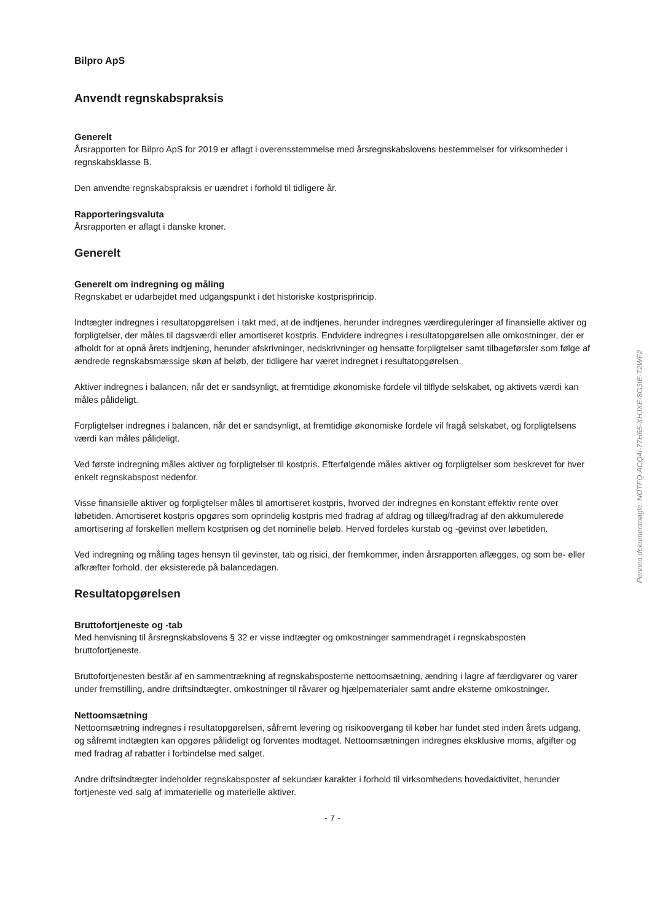Bilpro ApS
Anvendt regnskabspraksis
Generelt
Årsrapporten for Bilpro ApS for 2019 er aflagt i overensstemmelse med årsregnskabslovens bestemmelser for virksomheder i regnskabsklasse B.
Den anvendte regnskabspraksis er uændret i forhold til tidligere år.
Rapporteringsvaluta
Årsrapporten er aflagt i danske kroner.
Generelt
Generelt om indregning og måling
Regnskabet er udarbejdet med udgangspunkt i det historiske kostprisprincip.
Indtægter indregnes i resultatopgørelsen i takt med, at de indtjenes, herunder indregnes værdireguleringer af finansielle aktiver og forpligtelser, der måles til dagsværdi eller amortiseret kostpris. Endvidere indregnes i resultatopgørelsen alle omkostninger, der er afholdt for at opnå årets indtjening, herunder afskrivninger, nedskrivninger og hensatte forpligtelser samt tilbageførsler som følge af ændrede regnskabsmæssige skøn af beløb, der tidligere har været indregnet i resultatopgørelsen.
Aktiver indregnes i balancen, når det er sandsynligt, at fremtidige økonomiske fordele vil tilflyde selskabet, og aktivets værdi kan måles pålideligt.
Forpligtelser indregnes i balancen, når det er sandsynligt, at fremtidige økonomiske fordele vil fragå selskabet, og forpligtelsens værdi kan måles pålideligt.
Ved første indregning måles aktiver og forpligtelser til kostpris. Efterfølgende måles aktiver og forpligtelser som beskrevet for hver enkelt regnskabspost nedenfor.
Visse finansielle aktiver og forpligtelser måles til amortiseret kostpris, hvorved der indregnes en konstant effektiv rente over løbetiden. Amortiseret kostpris opgøres som oprindelig kostpris med fradrag af afdrag og tillæg/fradrag af den akkumulerede amortisering af forskellen mellem kostprisen og det nominelle beløb. Herved fordeles kurstab og -gevinst over løbetiden.
Ved indregning og måling tages hensyn til gevinster, tab og risici, der fremkommer, inden årsrapporten aflægges, og som be- eller afkræfter forhold, der eksisterede på balancedagen.
Resultatopgørelsen
Bruttofortjeneste og -tab
Med henvisning til årsregnskabslovens § 32 er visse indtægter og omkostninger sammendraget i regnskabsposten bruttofortjeneste.
Bruttofortjenesten består af en sammentrækning af regnskabsposterne nettoomsætning, ændring i lagre af færdigvarer og varer under fremstilling, andre driftsindtægter, omkostninger til råvarer og hjælpematerialer samt andre eksterne omkostninger.
Nettoomsætning
Nettoomsætning indregnes i resultatopgørelsen, såfremt levering og risikoovergang til køber har fundet sted inden årets udgang, og såfremt indtægten kan opgøres pålideligt og forventes modtaget. Nettoomsætningen indregnes eksklusive moms, afgifter og med fradrag af rabatter i forbindelse med salget.
Andre driftsindtægter indeholder regnskabsposter af sekundær karakter i forhold til virksomhedens hovedaktivitet, herunder fortjeneste ved salg af immaterielle og materielle aktiver.
- 7 -
Penneo dokumentnøgle: NOTFQ-ACQ4I-77H65-XHJXE-8G3IE-T2WF2